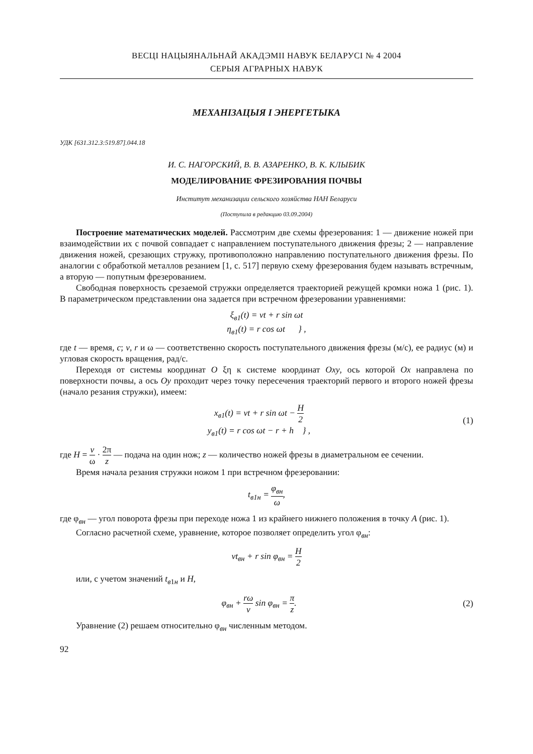ВЕСЦІ НАЦЫЯНАЛЬНАЙ АКАДЭМІІ НАВУК БЕЛАРУСІ № 4 2004
СЕРЫЯ АГРАРНЫХ НАВУК
МЕХАНІЗАЦЫЯ І ЭНЕРГЕТЫКА
УДК [631.312.3:519.87].044.18
И. С. НАГОРСКИЙ, В. В. АЗАРЕНКО, В. К. КЛЫБИК
МОДЕЛИРОВАНИЕ ФРЕЗИРОВАНИЯ ПОЧВЫ
Институт механизации сельского хозяйства НАН Беларуси
(Поступила в редакцию 03.09.2004)
Построение математических моделей. Рассмотрим две схемы фрезерования: 1 — движение ножей при взаимодействии их с почвой совпадает с направлением поступательного движения фрезы; 2 — направление движения ножей, срезающих стружку, противоположно направлению поступательного движения фрезы. По аналогии с обработкой металлов резанием [1, с. 517] первую схему фрезерования будем называть встречным, а вторую — попутным фрезерованием.
Свободная поверхность срезаемой стружки определяется траекторией режущей кромки ножа 1 (рис. 1). В параметрическом представлении она задается при встречном фрезеровании уравнениями:
ξ<sub>в1</sub>(t) = vt + r sin ωt
η<sub>в1</sub>(t) = r cos ωt } ,
где t — время, с; v, r и ω — соответственно скорость поступательного движения фрезы (м/с), ее радиус (м) и угловая скорость вращения, рад/с.
Переходя от системы координат O ξη к системе координат Oxy, ось которой Ox направлена по поверхности почвы, а ось Oy проходит через точку пересечения траекторий первого и второго ножей фрезы (начало резания стружки), имеем:
x<sub>в1</sub>(t) = vt + r sin ωt − H 2
y<sub>в1</sub>(t) = r cos ωt − r + h } ,
(1)
где H = v ω · 2π z — подача на один нож; z — количество ножей фрезы в диаметральном ее сечении.
Время начала резания стружки ножом 1 при встречном фрезеровании:
t<sub>в1н</sub> = φ<sub>вн</sub> ω,
где φ<sub>вн</sub> — угол поворота фрезы при переходе ножа 1 из крайнего нижнего положения в точку A (рис. 1).
Согласно расчетной схеме, уравнение, которое позволяет определить угол φ<sub>вн</sub>:
vt<sub>вн</sub> + r sin φ<sub>вн</sub> = H 2
или, с учетом значений t<sub>в1н</sub> и H,
φ<sub>вн</sub> + rω v sin φ<sub>вн</sub> = π z.
(2)
Уравнение (2) решаем относительно φ<sub>вн</sub> численным методом.
92